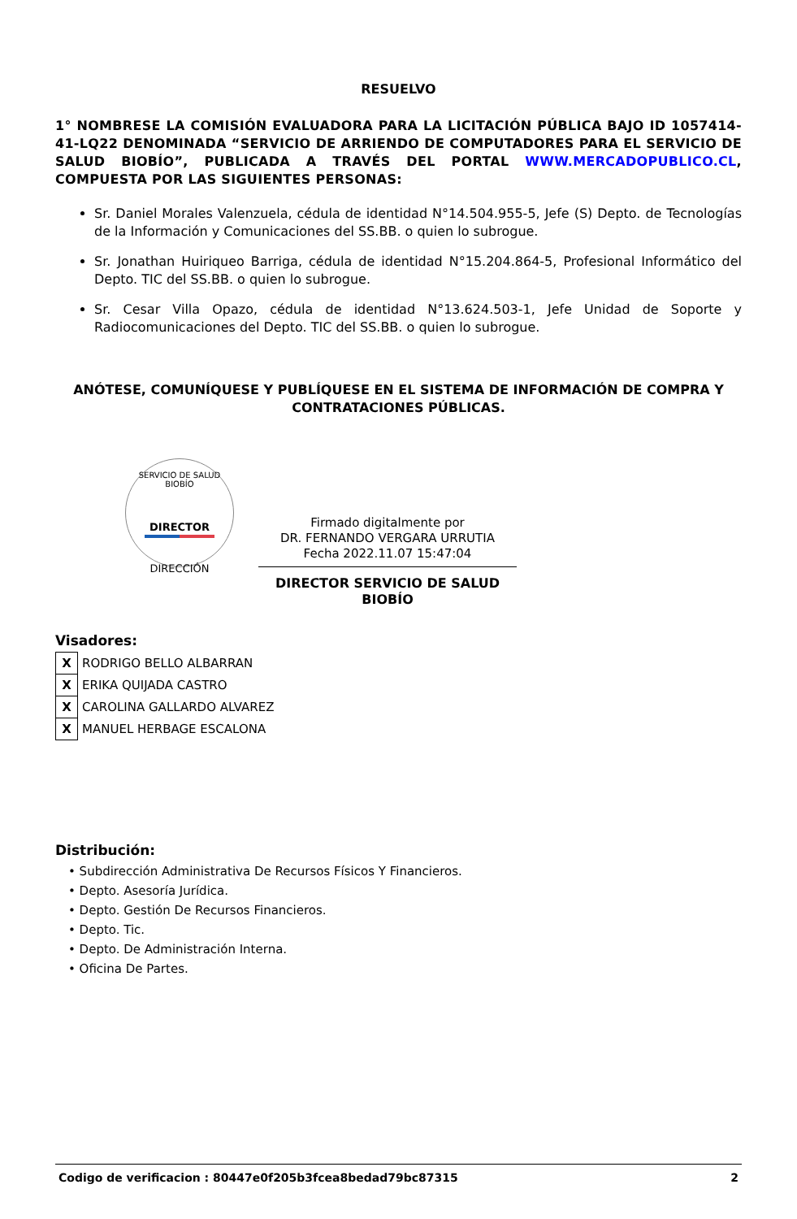RESUELVO
1° NOMBRESE LA COMISIÓN EVALUADORA PARA LA LICITACIÓN PÚBLICA BAJO ID 1057414-41-LQ22 DENOMINADA “SERVICIO DE ARRIENDO DE COMPUTADORES PARA EL SERVICIO DE SALUD BIOBÍO”, PUBLICADA A TRAVÉS DEL PORTAL WWW.MERCADOPUBLICO.CL, COMPUESTA POR LAS SIGUIENTES PERSONAS:
Sr. Daniel Morales Valenzuela, cédula de identidad N°14.504.955-5, Jefe (S) Depto. de Tecnologías de la Información y Comunicaciones del SS.BB. o quien lo subrogue.
Sr. Jonathan Huiriqueo Barriga, cédula de identidad N°15.204.864-5, Profesional Informático del Depto. TIC del SS.BB. o quien lo subrogue.
Sr. Cesar Villa Opazo, cédula de identidad N°13.624.503-1, Jefe Unidad de Soporte y Radiocomunicaciones del Depto. TIC del SS.BB. o quien lo subrogue.
ANÓTESE, COMUNÍQUESE Y PUBLÍQUESE EN EL SISTEMA DE INFORMACIÓN DE COMPRA Y CONTRATACIONES PÚBLICAS.
SERVICIO DE SALUD BIOBÍO
DIRECTOR
DIRECCIÓN
Firmado digitalmente por
DR. FERNANDO VERGARA URRUTIA
Fecha 2022.11.07 15:47:04
DIRECTOR SERVICIO DE SALUD BIOBÍO
Visadores:
| X | RODRIGO BELLO ALBARRAN |
| X | ERIKA QUIJADA CASTRO |
| X | CAROLINA GALLARDO ALVAREZ |
| X | MANUEL HERBAGE ESCALONA |
Distribución:
• Subdirección Administrativa De Recursos Físicos Y Financieros.
• Depto. Asesoría Jurídica.
• Depto. Gestión De Recursos Financieros.
• Depto. Tic.
• Depto. De Administración Interna.
• Oficina De Partes.
Codigo de verificacion : 80447e0f205b3fcea8bedad79bc87315 2